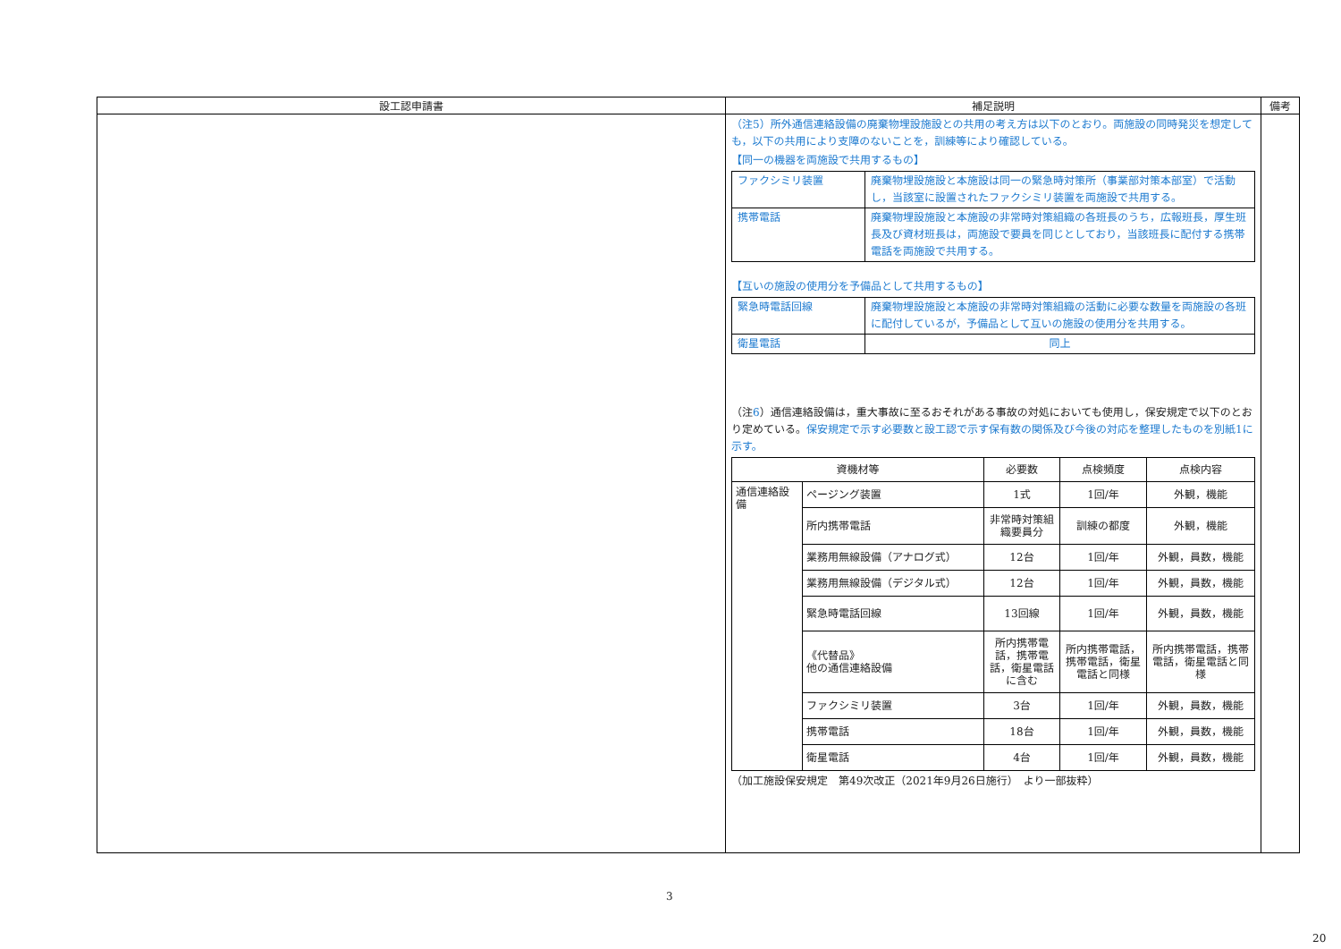| 設工認申請書 | 補足説明 | 備考 |
| --- | --- | --- |
| | （注5）所外通信連絡設備の廃棄物埋設施設との共用の考え方は以下のとおり。両施設の同時発災を想定しても，以下の共用により支障のないことを，訓練等により確認している。 【同一の機器を両施設で共用するもの】 / ファクシミリ装置 / 廃棄物埋設施設と本施設は同一の緊急時対策所（事業部対策本部室）で活動し，当該室に設置されたファクシミリ装置を両施設で共用する。 / / 携帯電話 / 廃棄物埋設施設と本施設の非常時対策組織の各班長のうち，広報班長，厚生班長及び資材班長は，両施設で要員を同じとしており，当該班長に配付する携帯電話を両施設で共用する。 / 【互いの施設の使用分を予備品として共用するもの】 / 緊急時電話回線 / 廃棄物埋設施設と本施設の非常時対策組織の活動に必要な数量を両施設の各班に配付しているが，予備品として互いの施設の使用分を共用する。 / / 衛星電話 / 同上 / （注 6 ）通信連絡設備は，重大事故に至るおそれがある事故の対処においても使用し，保安規定で以下のとおり定めている。 保安規定で示す必要数と設工認で示す保有数の関係及び今後の対応を整理したものを別紙1に示す。 / 資機材等 / / 必要数 / 点検頻度 / 点検内容 / / 通信連絡設備 / ページング装置 / 1式 / 1回/年 / 外観，機能 / / / 所内携帯電話 / 非常時対策組織要員分 / 訓練の都度 / 外観，機能 / / / 業務用無線設備（アナログ式） / 12台 / 1回/年 / 外観，員数，機能 / / / 業務用無線設備（デジタル式） / 12台 / 1回/年 / 外観，員数，機能 / / / 緊急時電話回線 / 13回線 / 1回/年 / 外観，員数，機能 / / / 《代替品》 他の通信連絡設備 / 所内携帯電話，携帯電話，衛星電話に含む / 所内携帯電話，携帯電話，衛星電話と同様 / 所内携帯電話，携帯電話，衛星電話と同様 / / / ファクシミリ装置 / 3台 / 1回/年 / 外観，員数，機能 / / / 携帯電話 / 18台 / 1回/年 / 外観，員数，機能 / / / 衛星電話 / 4台 / 1回/年 / 外観，員数，機能 / （加工施設保安規定 第49次改正（2021年9月26日施行） より一部抜粋） | |
3
20